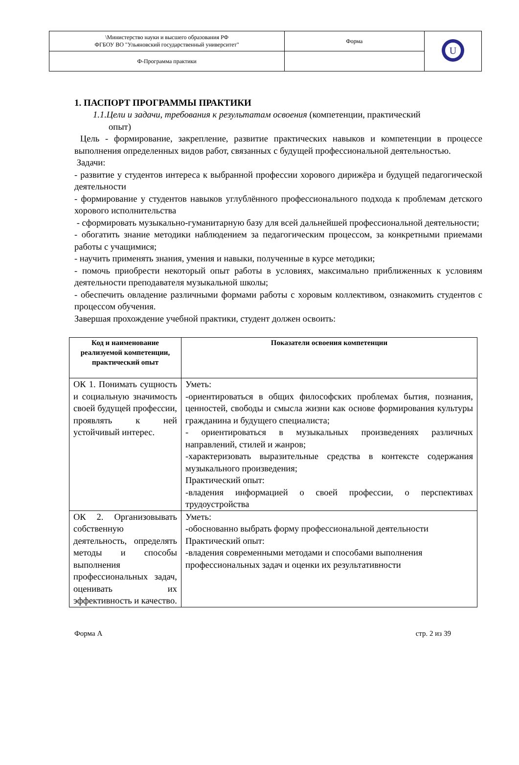| \Министерство науки и высшего образования РФ ФГБОУ ВО "Ульяновский государственный университет" | Форма | U |
| Ф-Программа практики | | |
1. ПАСПОРТ ПРОГРАММЫ ПРАКТИКИ
1.1.Цели и задачи, требования к результатам освоения (компетенции, практический
опыт)
Цель - формирование, закрепление, развитие практических навыков и компетенции в процессе выполнения определенных видов работ, связанных с будущей профессиональной деятельностью.
Задачи:
- развитие у студентов интереса к выбранной профессии хорового дирижёра и будущей педагогической деятельности
- формирование у студентов навыков углублённого профессионального подхода к проблемам детского хорового исполнительства
- сформировать музыкально-гуманитарную базу для всей дальнейшей профессиональной деятельности;
- обогатить знание методики наблюдением за педагогическим процессом, за конкретными приемами работы с учащимися;
- научить применять знания, умения и навыки, полученные в курсе методики;
- помочь приобрести некоторый опыт работы в условиях, максимально приближенных к условиям деятельности преподавателя музыкальной школы;
- обеспечить овладение различными формами работы с хоровым коллективом, ознакомить студентов с процессом обучения.
Завершая прохождение учебной практики, студент должен освоить:
| Код и наименование реализуемой компетенции, практический опыт | Показатели освоения компетенции |
| --- | --- |
| ОК 1. Понимать сущность и социальную значимость своей будущей профессии, проявлять к ней устойчивый интерес. | Уметь: -ориентироваться в общих философских проблемах бытия, познания, ценностей, свободы и смысла жизни как основе формирования культуры гражданина и будущего специалиста; - ориентироваться в музыкальных произведениях различных направлений, стилей и жанров; -характеризовать выразительные средства в контексте содержания музыкального произведения; Практический опыт: -владения информацией о своей профессии, о перспективах трудоустройства |
| ОК 2. Организовывать собственную деятельность, определять методы и способы выполнения профессиональных задач, оценивать их эффективность и качество. | Уметь: -обоснованно выбрать форму профессиональной деятельности Практический опыт: -владения современными методами и способами выполнения профессиональных задач и оценки их результативности |
Форма А стр. 2 из 39